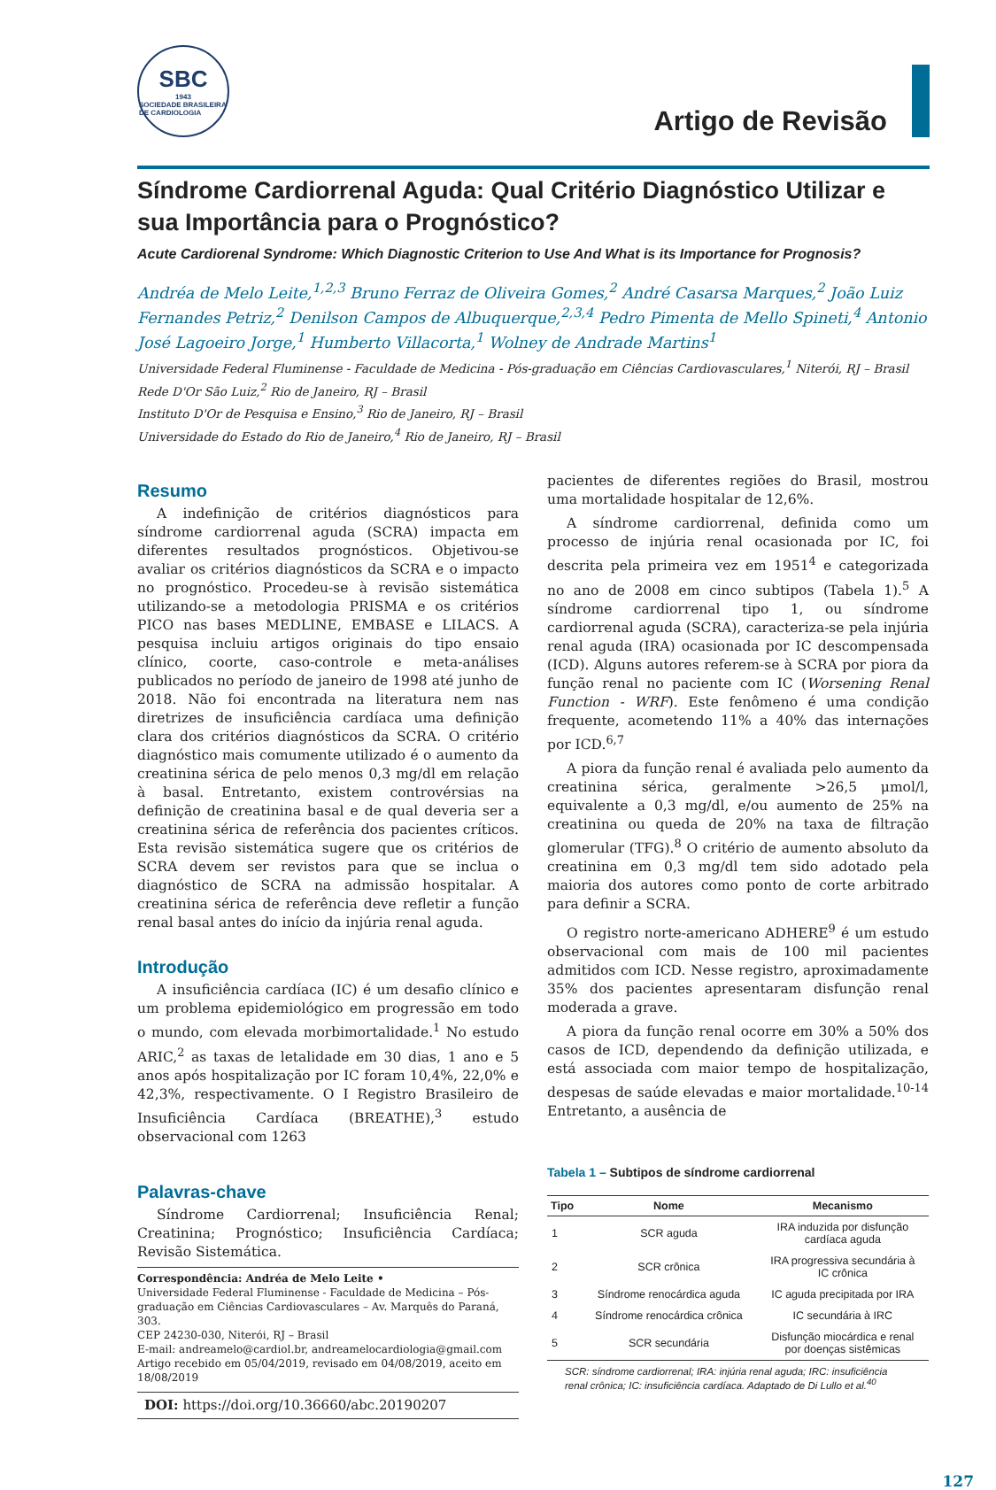SBC
1943
SOCIEDADE BRASILEIRA DE CARDIOLOGIA
Artigo de Revisão
Síndrome Cardiorrenal Aguda: Qual Critério Diagnóstico Utilizar e sua Importância para o Prognóstico?
Acute Cardiorenal Syndrome: Which Diagnostic Criterion to Use And What is its Importance for Prognosis?
Andréa de Melo Leite,<sup>1,2,3</sup> Bruno Ferraz de Oliveira Gomes,<sup>2</sup> André Casarsa Marques,<sup>2</sup> João Luiz Fernandes Petriz,<sup>2</sup> Denilson Campos de Albuquerque,<sup>2,3,4</sup> Pedro Pimenta de Mello Spineti,<sup>4</sup> Antonio José Lagoeiro Jorge,<sup>1</sup> Humberto Villacorta,<sup>1</sup> Wolney de Andrade Martins<sup>1</sup>
Universidade Federal Fluminense - Faculdade de Medicina - Pós-graduação em Ciências Cardiovasculares,<sup>1</sup> Niterói, RJ – Brasil
Rede D'Or São Luiz,<sup>2</sup> Rio de Janeiro, RJ – Brasil
Instituto D'Or de Pesquisa e Ensino,<sup>3</sup> Rio de Janeiro, RJ – Brasil
Universidade do Estado do Rio de Janeiro,<sup>4</sup> Rio de Janeiro, RJ – Brasil
Resumo
A indefinição de critérios diagnósticos para síndrome cardiorrenal aguda (SCRA) impacta em diferentes resultados prognósticos. Objetivou-se avaliar os critérios diagnósticos da SCRA e o impacto no prognóstico. Procedeu-se à revisão sistemática utilizando-se a metodologia PRISMA e os critérios PICO nas bases MEDLINE, EMBASE e LILACS. A pesquisa incluiu artigos originais do tipo ensaio clínico, coorte, caso-controle e meta-análises publicados no período de janeiro de 1998 até junho de 2018. Não foi encontrada na literatura nem nas diretrizes de insuficiência cardíaca uma definição clara dos critérios diagnósticos da SCRA. O critério diagnóstico mais comumente utilizado é o aumento da creatinina sérica de pelo menos 0,3 mg/dl em relação à basal. Entretanto, existem controvérsias na definição de creatinina basal e de qual deveria ser a creatinina sérica de referência dos pacientes críticos. Esta revisão sistemática sugere que os critérios de SCRA devem ser revistos para que se inclua o diagnóstico de SCRA na admissão hospitalar. A creatinina sérica de referência deve refletir a função renal basal antes do início da injúria renal aguda.
Introdução
A insuficiência cardíaca (IC) é um desafio clínico e um problema epidemiológico em progressão em todo o mundo, com elevada morbimortalidade.<sup>1</sup> No estudo ARIC,<sup>2</sup> as taxas de letalidade em 30 dias, 1 ano e 5 anos após hospitalização por IC foram 10,4%, 22,0% e 42,3%, respectivamente. O I Registro Brasileiro de Insuficiência Cardíaca (BREATHE),<sup>3</sup> estudo observacional com 1263
Palavras-chave
Síndrome Cardiorrenal; Insuficiência Renal; Creatinina; Prognóstico; Insuficiência Cardíaca; Revisão Sistemática.
Correspondência: Andréa de Melo Leite •
Universidade Federal Fluminense - Faculdade de Medicina – Pós-graduação em Ciências Cardiovasculares – Av. Marquês do Paraná, 303.
CEP 24230-030, Niterói, RJ – Brasil
E-mail: andreamelo@cardiol.br, andreamelocardiologia@gmail.com
Artigo recebido em 05/04/2019, revisado em 04/08/2019, aceito em 18/08/2019
DOI: https://doi.org/10.36660/abc.20190207
pacientes de diferentes regiões do Brasil, mostrou uma mortalidade hospitalar de 12,6%.
A síndrome cardiorrenal, definida como um processo de injúria renal ocasionada por IC, foi descrita pela primeira vez em 1951<sup>4</sup> e categorizada no ano de 2008 em cinco subtipos (Tabela 1).<sup>5</sup> A síndrome cardiorrenal tipo 1, ou síndrome cardiorrenal aguda (SCRA), caracteriza-se pela injúria renal aguda (IRA) ocasionada por IC descompensada (ICD). Alguns autores referem-se à SCRA por piora da função renal no paciente com IC (Worsening Renal Function - WRF). Este fenômeno é uma condição frequente, acometendo 11% a 40% das internações por ICD.<sup>6,7</sup>
A piora da função renal é avaliada pelo aumento da creatinina sérica, geralmente >26,5 μmol/l, equivalente a 0,3 mg/dl, e/ou aumento de 25% na creatinina ou queda de 20% na taxa de filtração glomerular (TFG).<sup>8</sup> O critério de aumento absoluto da creatinina em 0,3 mg/dl tem sido adotado pela maioria dos autores como ponto de corte arbitrado para definir a SCRA.
O registro norte-americano ADHERE<sup>9</sup> é um estudo observacional com mais de 100 mil pacientes admitidos com ICD. Nesse registro, aproximadamente 35% dos pacientes apresentaram disfunção renal moderada a grave.
A piora da função renal ocorre em 30% a 50% dos casos de ICD, dependendo da definição utilizada, e está associada com maior tempo de hospitalização, despesas de saúde elevadas e maior mortalidade.<sup>10-14</sup> Entretanto, a ausência de
Tabela 1 – Subtipos de síndrome cardiorrenal
| Tipo | Nome | Mecanismo |
| --- | --- | --- |
| 1 | SCR aguda | IRA induzida por disfunção cardíaca aguda |
| 2 | SCR crônica | IRA progressiva secundária à IC crônica |
| 3 | Síndrome renocárdica aguda | IC aguda precipitada por IRA |
| 4 | Síndrome renocárdica crônica | IC secundária à IRC |
| 5 | SCR secundária | Disfunção miocárdica e renal por doenças sistêmicas |
SCR: síndrome cardiorrenal; IRA: injúria renal aguda; IRC: insuficiência renal crônica; IC: insuficiência cardíaca. Adaptado de Di Lullo et al.<sup>40</sup>
127